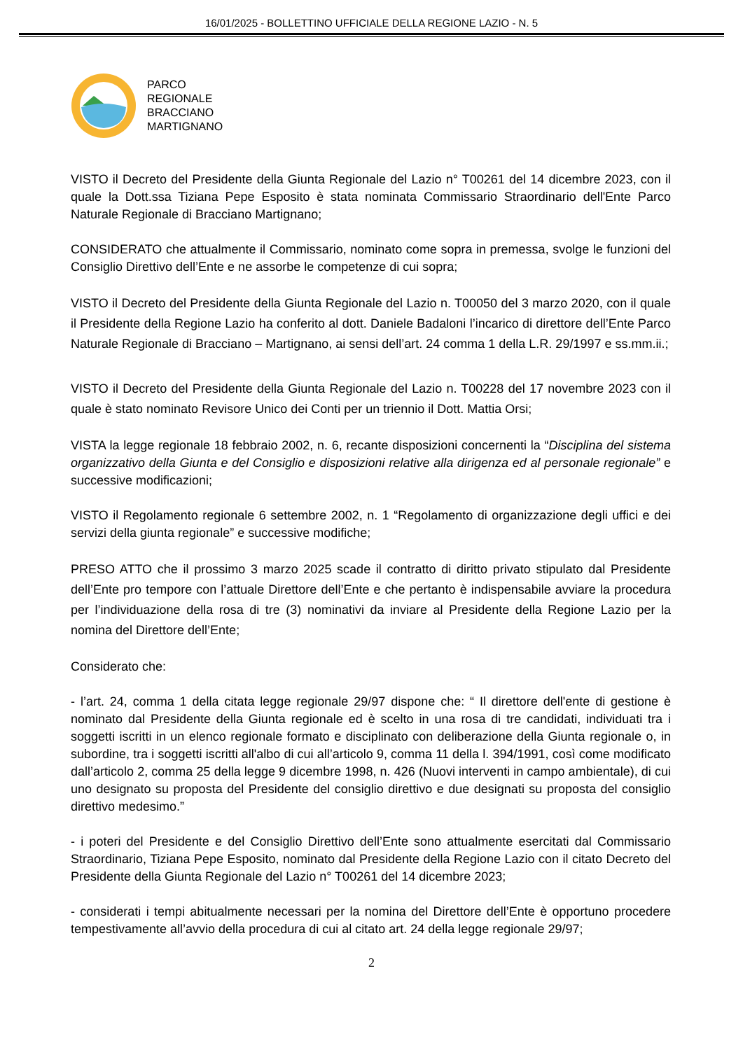16/01/2025 - BOLLETTINO UFFICIALE DELLA REGIONE LAZIO - N. 5
PARCO
REGIONALE
BRACCIANO
MARTIGNANO
VISTO il Decreto del Presidente della Giunta Regionale del Lazio n° T00261 del 14 dicembre 2023, con il quale la Dott.ssa Tiziana Pepe Esposito è stata nominata Commissario Straordinario dell'Ente Parco Naturale Regionale di Bracciano Martignano;
CONSIDERATO che attualmente il Commissario, nominato come sopra in premessa, svolge le funzioni del Consiglio Direttivo dell’Ente e ne assorbe le competenze di cui sopra;
VISTO il Decreto del Presidente della Giunta Regionale del Lazio n. T00050 del 3 marzo 2020, con il quale il Presidente della Regione Lazio ha conferito al dott. Daniele Badaloni l’incarico di direttore dell’Ente Parco Naturale Regionale di Bracciano – Martignano, ai sensi dell’art. 24 comma 1 della L.R. 29/1997 e ss.mm.ii.;
VISTO il Decreto del Presidente della Giunta Regionale del Lazio n. T00228 del 17 novembre 2023 con il quale è stato nominato Revisore Unico dei Conti per un triennio il Dott. Mattia Orsi;
VISTA la legge regionale 18 febbraio 2002, n. 6, recante disposizioni concernenti la “Disciplina del sistema organizzativo della Giunta e del Consiglio e disposizioni relative alla dirigenza ed al personale regionale” e successive modificazioni;
VISTO il Regolamento regionale 6 settembre 2002, n. 1 “Regolamento di organizzazione degli uffici e dei servizi della giunta regionale” e successive modifiche;
PRESO ATTO che il prossimo 3 marzo 2025 scade il contratto di diritto privato stipulato dal Presidente dell’Ente pro tempore con l’attuale Direttore dell’Ente e che pertanto è indispensabile avviare la procedura per l’individuazione della rosa di tre (3) nominativi da inviare al Presidente della Regione Lazio per la nomina del Direttore dell’Ente;
Considerato che:
- l’art. 24, comma 1 della citata legge regionale 29/97 dispone che: “ Il direttore dell'ente di gestione è nominato dal Presidente della Giunta regionale ed è scelto in una rosa di tre candidati, individuati tra i soggetti iscritti in un elenco regionale formato e disciplinato con deliberazione della Giunta regionale o, in subordine, tra i soggetti iscritti all'albo di cui all’articolo 9, comma 11 della l. 394/1991, così come modificato dall’articolo 2, comma 25 della legge 9 dicembre 1998, n. 426 (Nuovi interventi in campo ambientale), di cui uno designato su proposta del Presidente del consiglio direttivo e due designati su proposta del consiglio direttivo medesimo.”
- i poteri del Presidente e del Consiglio Direttivo dell’Ente sono attualmente esercitati dal Commissario Straordinario, Tiziana Pepe Esposito, nominato dal Presidente della Regione Lazio con il citato Decreto del Presidente della Giunta Regionale del Lazio n° T00261 del 14 dicembre 2023;
- considerati i tempi abitualmente necessari per la nomina del Direttore dell’Ente è opportuno procedere tempestivamente all’avvio della procedura di cui al citato art. 24 della legge regionale 29/97;
2